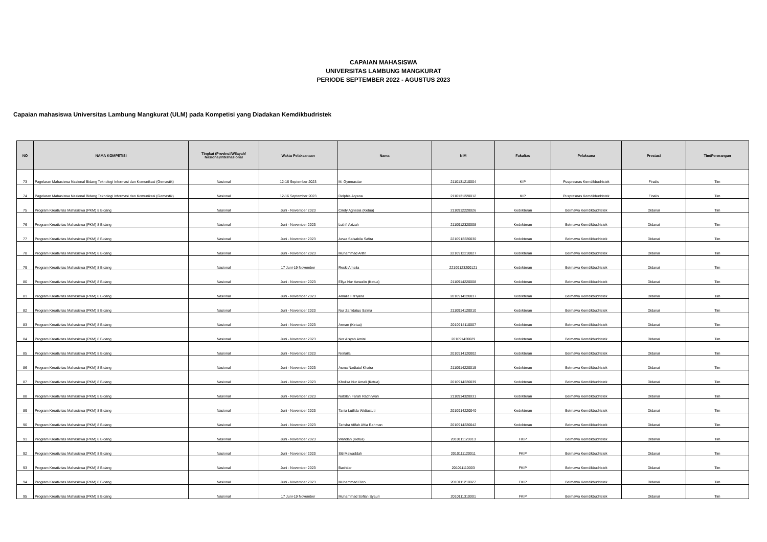CAPAIAN MAHASISWA
UNIVERSITAS LAMBUNG MANGKURAT
PERIODE SEPTEMBER 2022 - AGUSTUS 2023
Capaian mahasiswa Universitas Lambung Mangkurat (ULM) pada Kompetisi yang Diadakan Kemdikbudristek
| NO | NAMA KOMPETISI | Tingkat (Provinsi/Wilayah/ Nasional/Internasional | Waktu Pelaksanaan | Nama | NIM | Fakultas | Pelaksana | Prestasi | Tim/Perorangan |
| --- | --- | --- | --- | --- | --- | --- | --- | --- | --- |
| 73 | Pagelaran Mahasiswa Nasional Bidang Teknologi Informasi dan Komunikasi (Gemastik) | Nasional | 12-16 September 2023 | M. Gymnastiar | 2110131210004 | KIP | Puspresnas Kemdikbudristek | Finalis | Tim |
| 74 | Pagelaran Mahasiswa Nasional Bidang Teknologi Informasi dan Komunikasi (Gemastik) | Nasional | 12-16 September 2023 | Delphia Aryana | 2110131220012 | KIP | Puspresnas Kemdikbudristek | Finalis | Tim |
| 75 | Program Kreativitas Mahasiswa (PKM) 8 Bidang | Nasional | Juni - November 2023 | Cindy Agnesia (Ketua) | 2110912220026 | Kedokteran | Belmawa Kemdikbudristek | Didanai | Tim |
| 76 | Program Kreativitas Mahasiswa (PKM) 8 Bidang | Nasional | Juni - November 2023 | Luthfi Azizah | 2110912320008 | Kedokteran | Belmawa Kemdikbudristek | Didanai | Tim |
| 77 | Program Kreativitas Mahasiswa (PKM) 8 Bidang | Nasional | Juni - November 2023 | Azwa Salsabila Safira | 2210912220030 | Kedokteran | Belmawa Kemdikbudristek | Didanai | Tim |
| 78 | Program Kreativitas Mahasiswa (PKM) 8 Bidang | Nasional | Juni - November 2023 | Muhammad Arifin | 2210912210027 | Kedokteran | Belmawa Kemdikbudristek | Didanai | Tim |
| 79 | Program Kreativitas Mahasiswa (PKM) 8 Bidang | Nasional | 17 Juni-19 November | Reski Amalia | 22109123200121 | Kedokteran | Belmawa Kemdikbudristek | Didanai | Tim |
| 80 | Program Kreativitas Mahasiswa (PKM) 8 Bidang | Nasional | Juni - November 2023 | Ellya Nur Awwalin (Ketua) | 2110914220008 | Kedokteran | Belmawa Kemdikbudristek | Didanai | Tim |
| 81 | Program Kreativitas Mahasiswa (PKM) 8 Bidang | Nasional | Juni - November 2023 | Amalia Fitriyana | 2010914220037 | Kedokteran | Belmawa Kemdikbudristek | Didanai | Tim |
| 82 | Program Kreativitas Mahasiswa (PKM) 8 Bidang | Nasional | Juni - November 2023 | Nur Zahidatus Salma | 2110914120010 | Kedokteran | Belmawa Kemdikbudristek | Didanai | Tim |
| 83 | Program Kreativitas Mahasiswa (PKM) 8 Bidang | Nasional | Juni - November 2023 | Arman (Ketua) | 2010914110007 | Kedokteran | Belmawa Kemdikbudristek | Didanai | Tim |
| 84 | Program Kreativitas Mahasiswa (PKM) 8 Bidang | Nasional | Juni - November 2023 | Nor Aisyah Amini | 201091420029 | Kedokteran | Belmawa Kemdikbudristek | Didanai | Tim |
| 85 | Program Kreativitas Mahasiswa (PKM) 8 Bidang | Nasional | Juni - November 2023 | Norlaila | 2010914120002 | Kedokteran | Belmawa Kemdikbudristek | Didanai | Tim |
| 86 | Program Kreativitas Mahasiswa (PKM) 8 Bidang | Nasional | Juni - November 2023 | Asma Nadiatul Khaira | 2110914220015 | Kedokteran | Belmawa Kemdikbudristek | Didanai | Tim |
| 87 | Program Kreativitas Mahasiswa (PKM) 8 Bidang | Nasional | Juni - November 2023 | Kholisa Nur Amali (Ketua) | 2010914220039 | Kedokteran | Belmawa Kemdikbudristek | Didanai | Tim |
| 88 | Program Kreativitas Mahasiswa (PKM) 8 Bidang | Nasional | Juni - November 2023 | Nabilah Farah Radhiyyah | 2110914320031 | Kedokteran | Belmawa Kemdikbudristek | Didanai | Tim |
| 89 | Program Kreativitas Mahasiswa (PKM) 8 Bidang | Nasional | Juni - November 2023 | Tania Lutfida Widiastuti | 2010914220040 | Kedokteran | Belmawa Kemdikbudristek | Didanai | Tim |
| 90 | Program Kreativitas Mahasiswa (PKM) 8 Bidang | Nasional | Juni - November 2023 | Tarisha Afifah Aftia Rahman | 2010914220042 | Kedokteran | Belmawa Kemdikbudristek | Didanai | Tim |
| 91 | Program Kreativitas Mahasiswa (PKM) 8 Bidang | Nasional | Juni - November 2023 | Wahdah (Ketua) | 2010111120013 | FKIP | Belmawa Kemdikbudristek | Didanai | Tim |
| 92 | Program Kreativitas Mahasiswa (PKM) 8 Bidang | Nasional | Juni - November 2023 | Siti Mawaddah | 2010111120011 | FKIP | Belmawa Kemdikbudristek | Didanai | Tim |
| 93 | Program Kreativitas Mahasiswa (PKM) 8 Bidang | Nasional | Juni - November 2023 | Bachtiar | 201011110003 | FKIP | Belmawa Kemdikbudristek | Didanai | Tim |
| 94 | Program Kreativitas Mahasiswa (PKM) 8 Bidang | Nasional | Juni - November 2023 | Muhammad Rico | 2010111210027 | FKIP | Belmawa Kemdikbudristek | Didanai | Tim |
| 95 | Program Kreativitas Mahasiswa (PKM) 8 Bidang | Nasional | 17 Juni-19 November | Muhammad Sofian Syauri | 2010111310001 | FKIP | Belmawa Kemdikbudristek | Didanai | Tim |